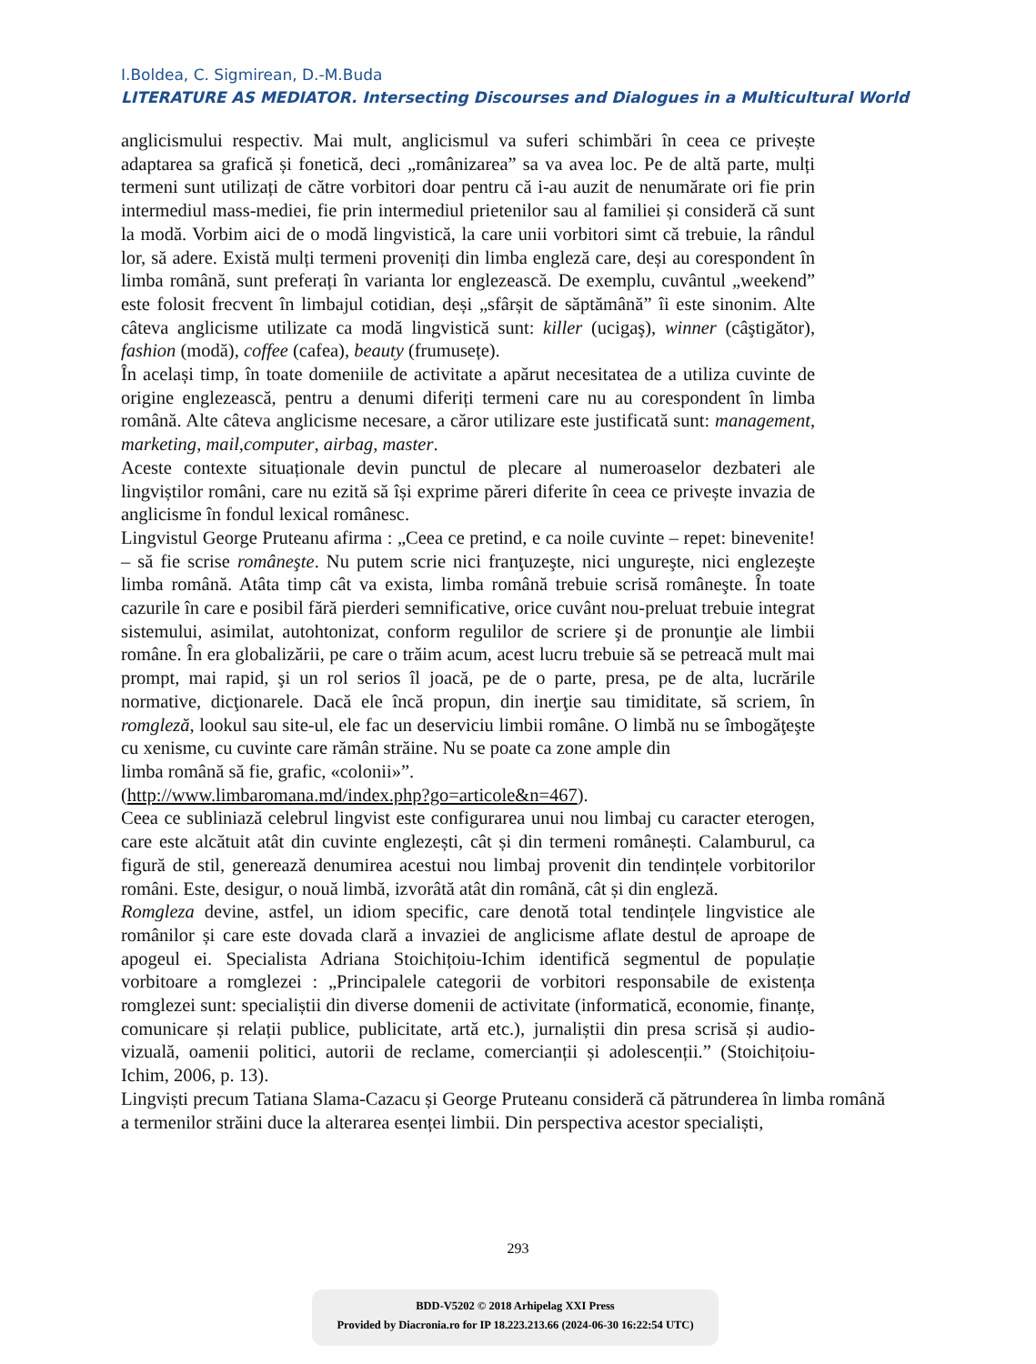I.Boldea, C. Sigmirean, D.-M.Buda
LITERATURE AS MEDIATOR. Intersecting Discourses and Dialogues in a Multicultural World
anglicismului respectiv. Mai mult, anglicismul va suferi schimbări în ceea ce privește adaptarea sa grafică și fonetică, deci „românizarea” sa va avea loc. Pe de altă parte, mulți termeni sunt utilizați de către vorbitori doar pentru că i-au auzit de nenumărate ori fie prin intermediul mass-mediei, fie prin intermediul prietenilor sau al familiei și consideră că sunt la modă. Vorbim aici de o modă lingvistică, la care unii vorbitori simt că trebuie, la rândul lor, să adere. Există mulți termeni proveniți din limba engleză care, deși au corespondent în limba română, sunt preferați în varianta lor englezească. De exemplu, cuvântul „weekend” este folosit frecvent în limbajul cotidian, deși „sfârșit de săptămână” îi este sinonim. Alte câteva anglicisme utilizate ca modă lingvistică sunt: killer (ucigaş), winner (câştigător), fashion (modă), coffee (cafea), beauty (frumusețe).
În același timp, în toate domeniile de activitate a apărut necesitatea de a utiliza cuvinte de origine englezească, pentru a denumi diferiți termeni care nu au corespondent în limba română. Alte câteva anglicisme necesare, a căror utilizare este justificată sunt: management, marketing, mail,computer, airbag, master.
Aceste contexte situaționale devin punctul de plecare al numeroaselor dezbateri ale lingviștilor români, care nu ezită să își exprime păreri diferite în ceea ce privește invazia de anglicisme în fondul lexical românesc.
Lingvistul George Pruteanu afirma : „Ceea ce pretind, e ca noile cuvinte – repet: binevenite! – să fie scrise româneşte. Nu putem scrie nici franţuzeşte, nici ungureşte, nici englezeşte limba română. Atâta timp cât va exista, limba română trebuie scrisă româneşte. În toate cazurile în care e posibil fără pierderi semnificative, orice cuvânt nou-preluat trebuie integrat sistemului, asimilat, autohtonizat, conform regulilor de scriere şi de pronunţie ale limbii române. În era globalizării, pe care o trăim acum, acest lucru trebuie să se petreacă mult mai prompt, mai rapid, şi un rol serios îl joacă, pe de o parte, presa, pe de alta, lucrările normative, dicţionarele. Dacă ele încă propun, din inerţie sau timiditate, să scriem, în romgleză, lookul sau site-ul, ele fac un deserviciu limbii române. O limbă nu se îmbogăţeşte cu xenisme, cu cuvinte care rămân străine. Nu se poate ca zone ample din
limba română să fie, grafic, «colonii»”.
(http://www.limbaromana.md/index.php?go=articole&n=467).
Ceea ce subliniază celebrul lingvist este configurarea unui nou limbaj cu caracter eterogen, care este alcătuit atât din cuvinte englezești, cât și din termeni românești. Calamburul, ca figură de stil, generează denumirea acestui nou limbaj provenit din tendințele vorbitorilor români. Este, desigur, o nouă limbă, izvorâtă atât din română, cât și din engleză.
Romgleza devine, astfel, un idiom specific, care denotă total tendințele lingvistice ale românilor și care este dovada clară a invaziei de anglicisme aflate destul de aproape de apogeul ei. Specialista Adriana Stoichițoiu-Ichim identifică segmentul de populație vorbitoare a romglezei : „Principalele categorii de vorbitori responsabile de existența romglezei sunt: specialiștii din diverse domenii de activitate (informatică, economie, finanțe, comunicare și relații publice, publicitate, artă etc.), jurnaliștii din presa scrisă și audio-vizuală, oamenii politici, autorii de reclame, comercianții și adolescenții.” (Stoichițoiu-Ichim, 2006, p. 13).
Lingviști precum Tatiana Slama-Cazacu și George Pruteanu consideră că pătrunderea în limba română a termenilor străini duce la alterarea esenței limbii. Din perspectiva acestor specialiști,
293
BDD-V5202 © 2018 Arhipelag XXI Press
Provided by Diacronia.ro for IP 18.223.213.66 (2024-06-30 16:22:54 UTC)